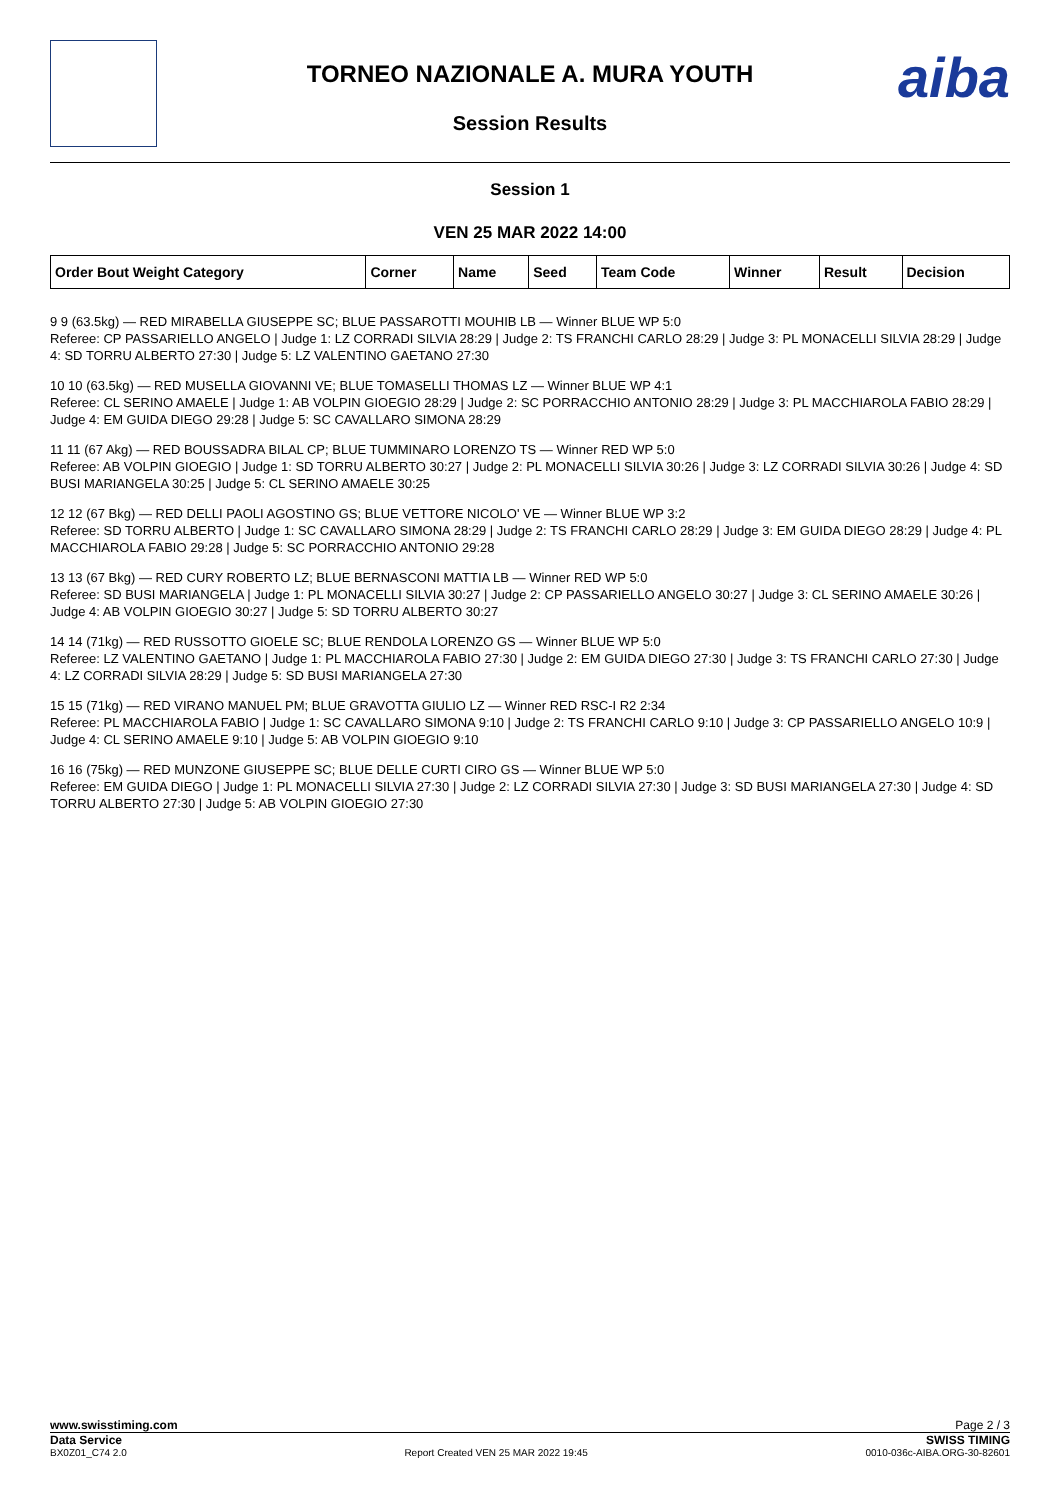TORNEO NAZIONALE A. MURA YOUTH
Session Results
aiba
Session 1
VEN 25 MAR 2022 14:00
| Order Bout Weight Category | Corner | Name | Seed | Team Code | Winner | Result | Decision |
| --- | --- | --- | --- | --- | --- | --- | --- |
9 9 (63.5kg) — RED MIRABELLA GIUSEPPE SC; BLUE PASSAROTTI MOUHIB LB — Winner BLUE WP 5:0
Referee: CP PASSARIELLO ANGELO | Judge 1: LZ CORRADI SILVIA 28:29 | Judge 2: TS FRANCHI CARLO 28:29 | Judge 3: PL MONACELLI SILVIA 28:29 | Judge 4: SD TORRU ALBERTO 27:30 | Judge 5: LZ VALENTINO GAETANO 27:30
10 10 (63.5kg) — RED MUSELLA GIOVANNI VE; BLUE TOMASELLI THOMAS LZ — Winner BLUE WP 4:1
Referee: CL SERINO AMAELE | Judge 1: AB VOLPIN GIOEGIO 28:29 | Judge 2: SC PORRACCHIO ANTONIO 28:29 | Judge 3: PL MACCHIAROLA FABIO 28:29 | Judge 4: EM GUIDA DIEGO 29:28 | Judge 5: SC CAVALLARO SIMONA 28:29
11 11 (67 Akg) — RED BOUSSADRA BILAL CP; BLUE TUMMINARO LORENZO TS — Winner RED WP 5:0
Referee: AB VOLPIN GIOEGIO | Judge 1: SD TORRU ALBERTO 30:27 | Judge 2: PL MONACELLI SILVIA 30:26 | Judge 3: LZ CORRADI SILVIA 30:26 | Judge 4: SD BUSI MARIANGELA 30:25 | Judge 5: CL SERINO AMAELE 30:25
12 12 (67 Bkg) — RED DELLI PAOLI AGOSTINO GS; BLUE VETTORE NICOLO' VE — Winner BLUE WP 3:2
Referee: SD TORRU ALBERTO | Judge 1: SC CAVALLARO SIMONA 28:29 | Judge 2: TS FRANCHI CARLO 28:29 | Judge 3: EM GUIDA DIEGO 28:29 | Judge 4: PL MACCHIAROLA FABIO 29:28 | Judge 5: SC PORRACCHIO ANTONIO 29:28
13 13 (67 Bkg) — RED CURY ROBERTO LZ; BLUE BERNASCONI MATTIA LB — Winner RED WP 5:0
Referee: SD BUSI MARIANGELA | Judge 1: PL MONACELLI SILVIA 30:27 | Judge 2: CP PASSARIELLO ANGELO 30:27 | Judge 3: CL SERINO AMAELE 30:26 | Judge 4: AB VOLPIN GIOEGIO 30:27 | Judge 5: SD TORRU ALBERTO 30:27
14 14 (71kg) — RED RUSSOTTO GIOELE SC; BLUE RENDOLA LORENZO GS — Winner BLUE WP 5:0
Referee: LZ VALENTINO GAETANO | Judge 1: PL MACCHIAROLA FABIO 27:30 | Judge 2: EM GUIDA DIEGO 27:30 | Judge 3: TS FRANCHI CARLO 27:30 | Judge 4: LZ CORRADI SILVIA 28:29 | Judge 5: SD BUSI MARIANGELA 27:30
15 15 (71kg) — RED VIRANO MANUEL PM; BLUE GRAVOTTA GIULIO LZ — Winner RED RSC-I R2 2:34
Referee: PL MACCHIAROLA FABIO | Judge 1: SC CAVALLARO SIMONA 9:10 | Judge 2: TS FRANCHI CARLO 9:10 | Judge 3: CP PASSARIELLO ANGELO 10:9 | Judge 4: CL SERINO AMAELE 9:10 | Judge 5: AB VOLPIN GIOEGIO 9:10
16 16 (75kg) — RED MUNZONE GIUSEPPE SC; BLUE DELLE CURTI CIRO GS — Winner BLUE WP 5:0
Referee: EM GUIDA DIEGO | Judge 1: PL MONACELLI SILVIA 27:30 | Judge 2: LZ CORRADI SILVIA 27:30 | Judge 3: SD BUSI MARIANGELA 27:30 | Judge 4: SD TORRU ALBERTO 27:30 | Judge 5: AB VOLPIN GIOEGIO 27:30
www.swisstiming.com Page 2 / 3
Data Service SWISS TIMING
BX0Z01_C74 2.0 Report Created VEN 25 MAR 2022 19:45 0010-036c-AIBA.ORG-30-82601